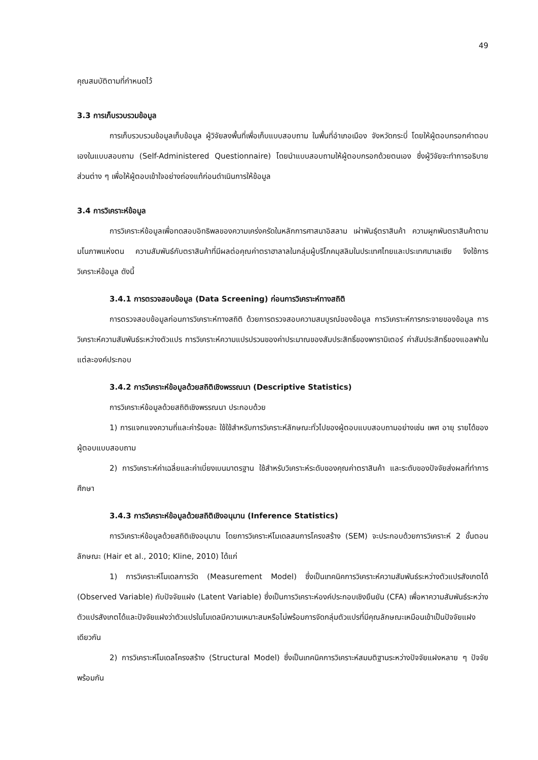49
คุณสมบัติตามที่กำหนดไว้
3.3 การเก็บรวบรวมข้อมูล
การเก็บรวบรวมข้อมูลเก็บข้อมูล ผู้วิจัยลงพื้นที่เพื่อเก็บแบบสอบถาม ในพื้นที่อำเภอเมือง จังหวัดกระบี่ โดยให้ผู้ตอบกรอกคำตอบเองในแบบสอบถาม (Self-Administered Questionnaire) โดยนำแบบสอบถามให้ผู้ตอบกรอกด้วยตนเอง ซึ่งผู้วิจัยจะทำการอธิบายส่วนต่าง ๆ เพื่อให้ผู้ตอบเข้าใจอย่างถ่องแท้ก่อนดำเนินการให้ข้อมูล
3.4 การวิเคราะห์ข้อมูล
การวิเคราะห์ข้อมูลเพื่อทดสอบอิทธิพลของความเคร่งครัดในหลักการศาสนาอิสลาม เผ่าพันธุ์ตราสินค้า ความผูกพันตราสินค้าตามมโนภาพแห่งตน ความสัมพันธ์กับตราสินค้าที่มีผลต่อคุณค่าตราฮาลาลในกลุ่มผู้บริโภคมุสลิมในประเทศไทยและประเทศมาเลเซีย จึงใช้การวิเคราะห์ข้อมูล ดังนี้
3.4.1 การตรวจสอบข้อมูล (Data Screening) ก่อนการวิเคราะห์ทางสถิติ
การตรวจสอบข้อมูลก่อนการวิเคราะห์ทางสถิติ ด้วยการตรวจสอบความสมบูรณ์ของข้อมูล การวิเคราะห์การกระจายของข้อมูล การวิเคราะห์ความสัมพันธ์ระหว่างตัวแปร การวิเคราะห์ความแปรปรวนของค่าประมาณของสัมประสิทธิ์ของพารามิเตอร์ ค่าสัมประสิทธิ์ของแอลฟาในแต่ละองค์ประกอบ
3.4.2 การวิเคราะห์ข้อมูลด้วยสถิติเชิงพรรณนา (Descriptive Statistics)
การวิเคราะห์ข้อมูลด้วยสถิติเชิงพรรณนา ประกอบด้วย
1) การแจกแจงความถี่และค่าร้อยละ ใช้ใช้สำหรับการวิเคราะห์ลักษณะทั่วไปของผู้ตอบแบบสอบถามอย่างเช่น เพศ อายุ รายได้ของผู้ตอบแบบสอบถาม
2) การวิเคราะห์ค่าเฉลี่ยและค่าเบี่ยงเบนมาตรฐาน ใช้สำหรับวิเคราะห์ระดับของคุณค่าตราสินค้า และระดับของปัจจัยส่งผลที่ทำการศึกษา
3.4.3 การวิเคราะห์ข้อมูลด้วยสถิติเชิงอนุมาน (Inference Statistics)
การวิเคราะห์ข้อมูลด้วยสถิติเชิงอนุมาน โดยการวิเคราะห์โมเดลสมการโครงสร้าง (SEM) จะประกอบด้วยการวิเคราะห์ 2 ขั้นตอนลักษณะ (Hair et al., 2010; Kline, 2010) ได้แก่
1) การวิเคราะห์โมเดลการวัด (Measurement Model) ซึ่งเป็นเทคนิคการวิเคราะห์ความสัมพันธ์ระหว่างตัวแปรสังเกตได้ (Observed Variable) กับปัจจัยแฝง (Latent Variable) ซึ่งเป็นการวิเคราะห์องค์ประกอบเชิงยืนยัน (CFA) เพื่อหาความสัมพันธ์ระหว่างตัวแปรสังเกตได้และปัจจัยแฝงว่าตัวแปรในโมเดลมีความเหมาะสมหรือไม่พร้อมการจัดกลุ่มตัวแปรที่มีคุณลักษณะเหมือนเข้าเป็นปัจจัยแฝงเดียวกัน
2) การวิเคราะห์โมเดลโครงสร้าง (Structural Model) ซึ่งเป็นเทคนิคการวิเคราะห์สมมติฐานระหว่างปัจจัยแฝงหลาย ๆ ปัจจัยพร้อมกัน